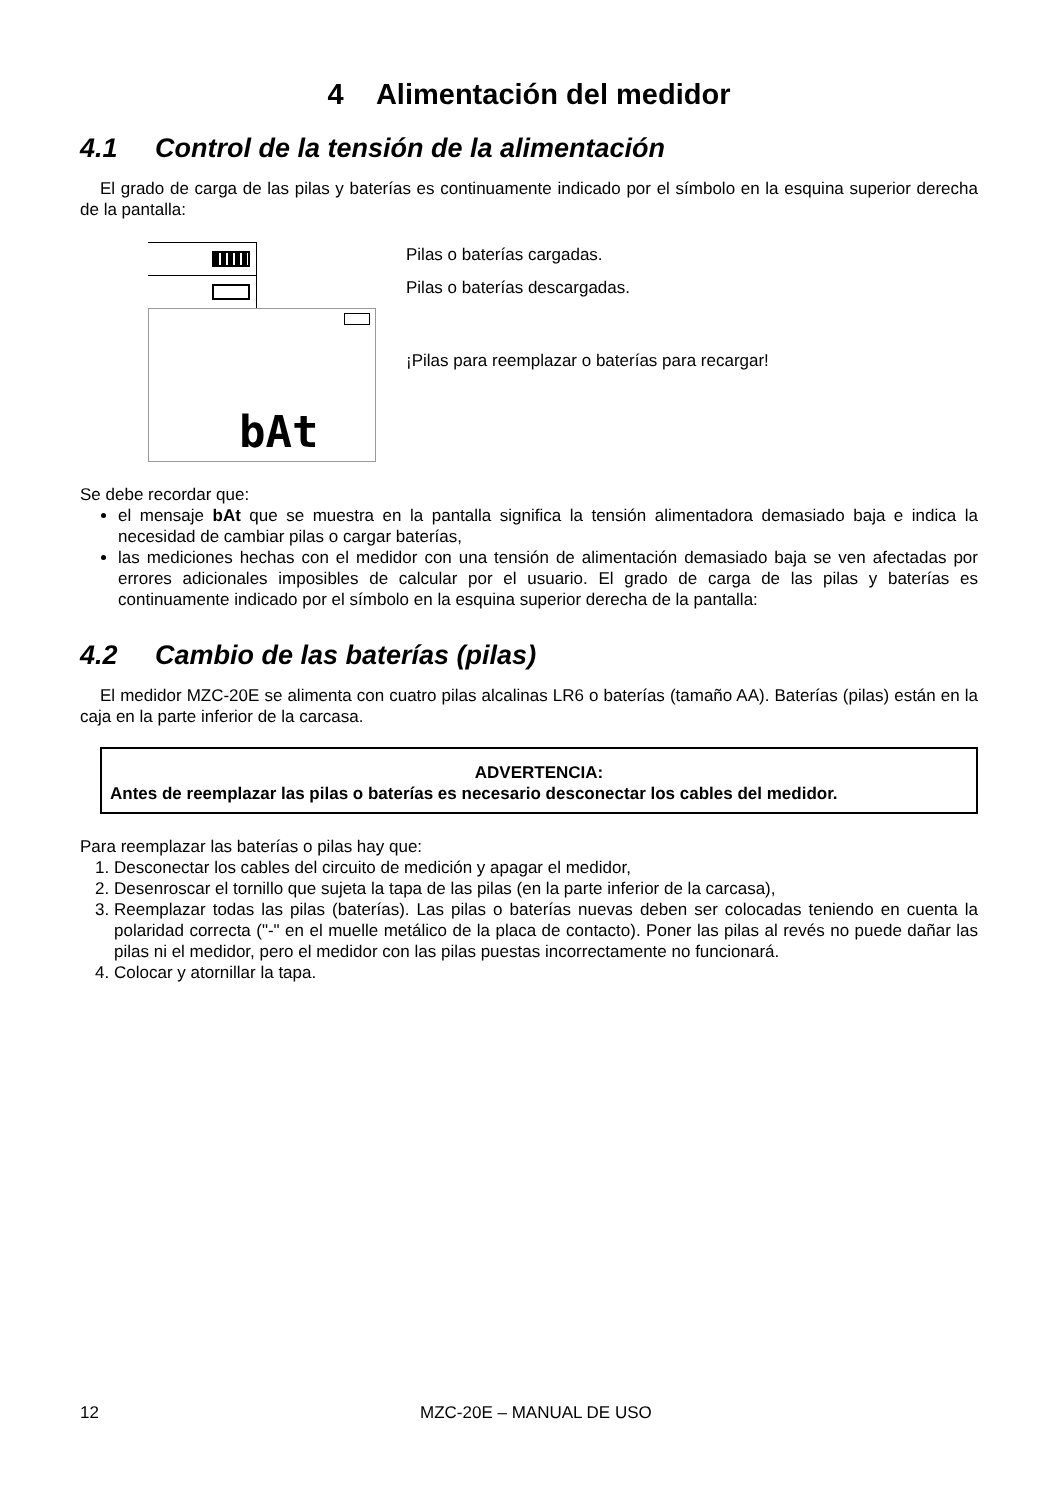4 Alimentación del medidor
4.1 Control de la tensión de la alimentación
El grado de carga de las pilas y baterías es continuamente indicado por el símbolo en la esquina superior derecha de la pantalla:
bAt
Pilas o baterías cargadas.
Pilas o baterías descargadas.
¡Pilas para reemplazar o baterías para recargar!
Se debe recordar que:
el mensaje bAt que se muestra en la pantalla significa la tensión alimentadora demasiado baja e indica la necesidad de cambiar pilas o cargar baterías,
las mediciones hechas con el medidor con una tensión de alimentación demasiado baja se ven afectadas por errores adicionales imposibles de calcular por el usuario. El grado de carga de las pilas y baterías es continuamente indicado por el símbolo en la esquina superior derecha de la pantalla:
4.2 Cambio de las baterías (pilas)
El medidor MZC-20E se alimenta con cuatro pilas alcalinas LR6 o baterías (tamaño AA). Baterías (pilas) están en la caja en la parte inferior de la carcasa.
ADVERTENCIA:
Antes de reemplazar las pilas o baterías es necesario desconectar los cables del medidor.
Para reemplazar las baterías o pilas hay que:
1. Desconectar los cables del circuito de medición y apagar el medidor,
2. Desenroscar el tornillo que sujeta la tapa de las pilas (en la parte inferior de la carcasa),
3. Reemplazar todas las pilas (baterías). Las pilas o baterías nuevas deben ser colocadas teniendo en cuenta la polaridad correcta ("-" en el muelle metálico de la placa de contacto). Poner las pilas al revés no puede dañar las pilas ni el medidor, pero el medidor con las pilas puestas incorrectamente no funcionará.
4. Colocar y atornillar la tapa.
12 MZC-20E – MANUAL DE USO